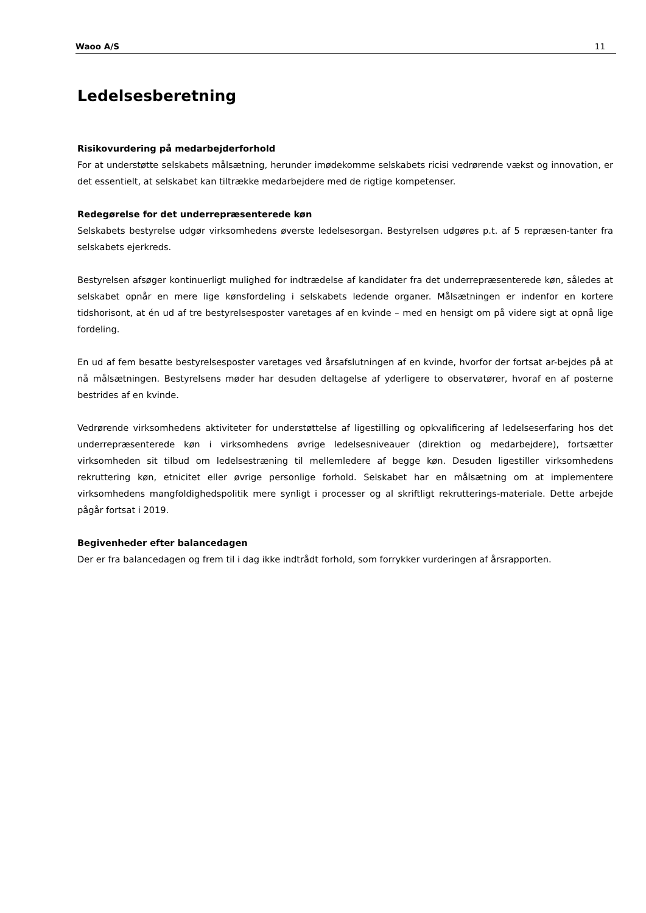Waoo A/S 11
Ledelsesberetning
Risikovurdering på medarbejderforhold
For at understøtte selskabets målsætning, herunder imødekomme selskabets ricisi vedrørende vækst og innovation, er det essentielt, at selskabet kan tiltrække medarbejdere med de rigtige kompetenser.
Redegørelse for det underrepræsenterede køn
Selskabets bestyrelse udgør virksomhedens øverste ledelsesorgan. Bestyrelsen udgøres p.t. af 5 repræsen-tanter fra selskabets ejerkreds.
Bestyrelsen afsøger kontinuerligt mulighed for indtrædelse af kandidater fra det underrepræsenterede køn, således at selskabet opnår en mere lige kønsfordeling i selskabets ledende organer. Målsætningen er indenfor en kortere tidshorisont, at én ud af tre bestyrelsesposter varetages af en kvinde – med en hensigt om på videre sigt at opnå lige fordeling.
En ud af fem besatte bestyrelsesposter varetages ved årsafslutningen af en kvinde, hvorfor der fortsat ar-bejdes på at nå målsætningen. Bestyrelsens møder har desuden deltagelse af yderligere to observatører, hvoraf en af posterne bestrides af en kvinde.
Vedrørende virksomhedens aktiviteter for understøttelse af ligestilling og opkvalificering af ledelseserfaring hos det underrepræsenterede køn i virksomhedens øvrige ledelsesniveauer (direktion og medarbejdere), fortsætter virksomheden sit tilbud om ledelsestræning til mellemledere af begge køn. Desuden ligestiller virksomhedens rekruttering køn, etnicitet eller øvrige personlige forhold. Selskabet har en målsætning om at implementere virksomhedens mangfoldighedspolitik mere synligt i processer og al skriftligt rekrutterings-materiale. Dette arbejde pågår fortsat i 2019.
Begivenheder efter balancedagen
Der er fra balancedagen og frem til i dag ikke indtrådt forhold, som forrykker vurderingen af årsrapporten.